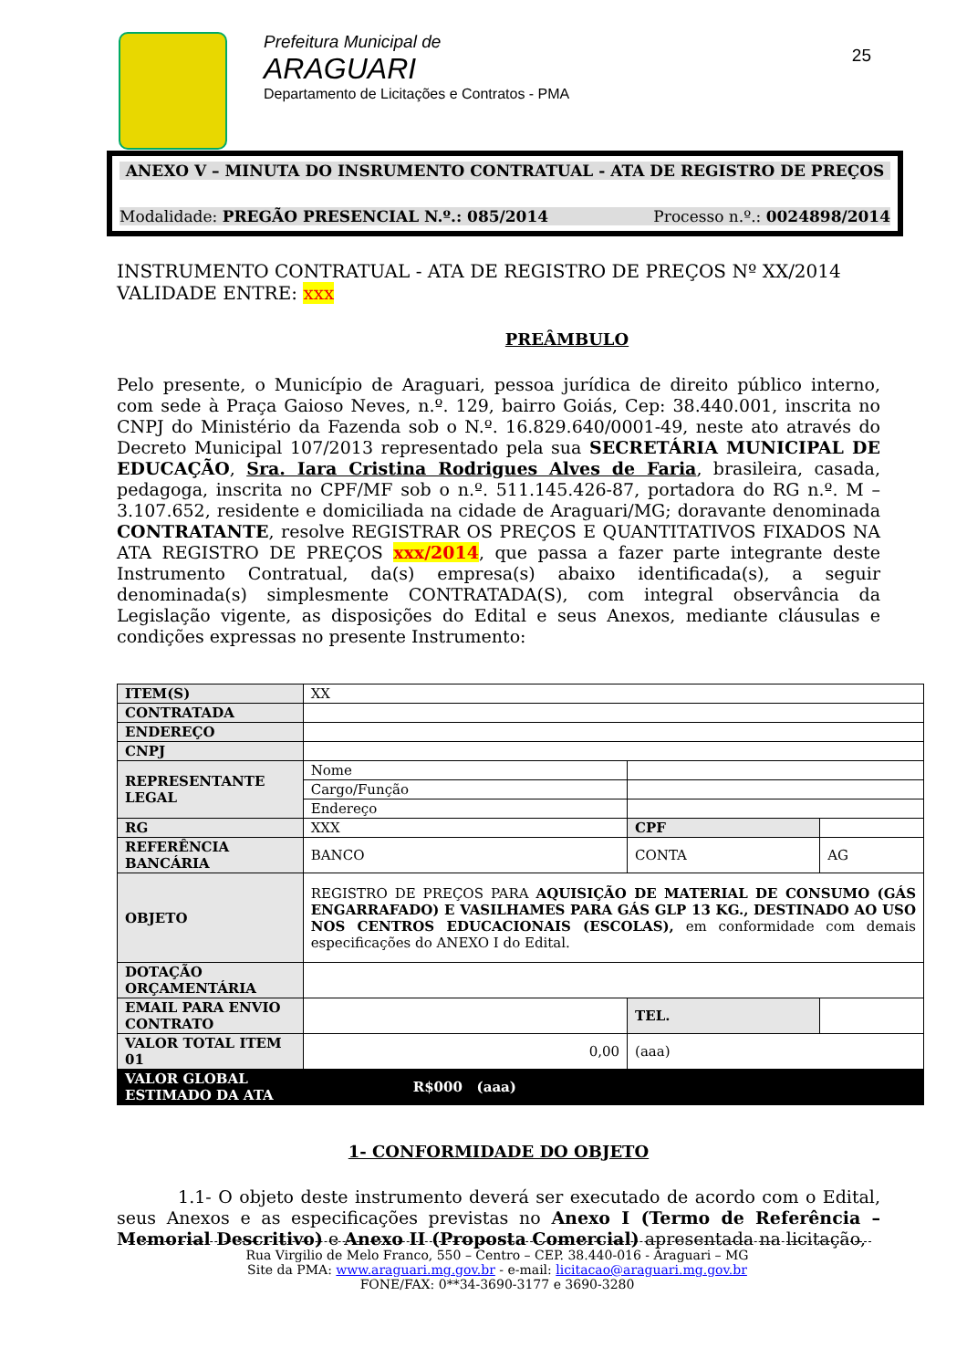Prefeitura Municipal de
ARAGUARI
Departamento de Licitações e Contratos - PMA
25
ANEXO V – MINUTA DO INSRUMENTO CONTRATUAL - ATA DE REGISTRO DE PREÇOS
Modalidade: PREGÃO PRESENCIAL N.º.: 085/2014 Processo n.º.: 0024898/2014
INSTRUMENTO CONTRATUAL - ATA DE REGISTRO DE PREÇOS Nº XX/2014
VALIDADE ENTRE: xxx
PREÂMBULO
Pelo presente, o Município de Araguari, pessoa jurídica de direito público interno, com sede à Praça Gaioso Neves, n.º. 129, bairro Goiás, Cep: 38.440.001, inscrita no CNPJ do Ministério da Fazenda sob o N.º. 16.829.640/0001-49, neste ato através do Decreto Municipal 107/2013 representado pela sua SECRETÁRIA MUNICIPAL DE EDUCAÇÃO, Sra. Iara Cristina Rodrigues Alves de Faria, brasileira, casada, pedagoga, inscrita no CPF/MF sob o n.º. 511.145.426-87, portadora do RG n.º. M – 3.107.652, residente e domiciliada na cidade de Araguari/MG; doravante denominada CONTRATANTE, resolve REGISTRAR OS PREÇOS E QUANTITATIVOS FIXADOS NA ATA REGISTRO DE PREÇOS xxx/2014, que passa a fazer parte integrante deste Instrumento Contratual, da(s) empresa(s) abaixo identificada(s), a seguir denominada(s) simplesmente CONTRATADA(S), com integral observância da Legislação vigente, as disposições do Edital e seus Anexos, mediante cláusulas e condições expressas no presente Instrumento:
| ITEM(S) | XX | | | | |
| CONTRATADA | | | | | |
| ENDEREÇO | | | | | |
| CNPJ | | | | | |
| REPRESENTANTE LEGAL | Nome | | | | |
| | Cargo/Função | | | | |
| | Endereço | | | | |
| RG | XXX | | CPF | | |
| REFERÊNCIA BANCÁRIA | BANCO | | CONTA | | AG |
| OBJETO | REGISTRO DE PREÇOS PARA AQUISIÇÃO DE MATERIAL DE CONSUMO (GÁS ENGARRAFADO) E VASILHAMES PARA GÁS GLP 13 KG., DESTINADO AO USO NOS CENTROS EDUCACIONAIS (ESCOLAS), em conformidade com demais especificações do ANEXO I do Edital. | | | | |
| DOTAÇÃO ORÇAMENTÁRIA | | | | | |
| EMAIL PARA ENVIO CONTRATO | | | TEL. | | |
| VALOR TOTAL ITEM 01 | 0,00 | (aaa) | | | |
| VALOR GLOBAL ESTIMADO DA ATA | R$000 (aaa) | | | | |
1- CONFORMIDADE DO OBJETO
1.1- O objeto deste instrumento deverá ser executado de acordo com o Edital, seus Anexos e as especificações previstas no Anexo I (Termo de Referência – Memorial Descritivo) e Anexo II (Proposta Comercial) apresentada na licitação,
Rua Virgilio de Melo Franco, 550 – Centro – CEP. 38.440-016 - Araguari – MG
Site da PMA: www.araguari.mg.gov.br - e-mail: licitacao@araguari.mg.gov.br
FONE/FAX: 0**34-3690-3177 e 3690-3280